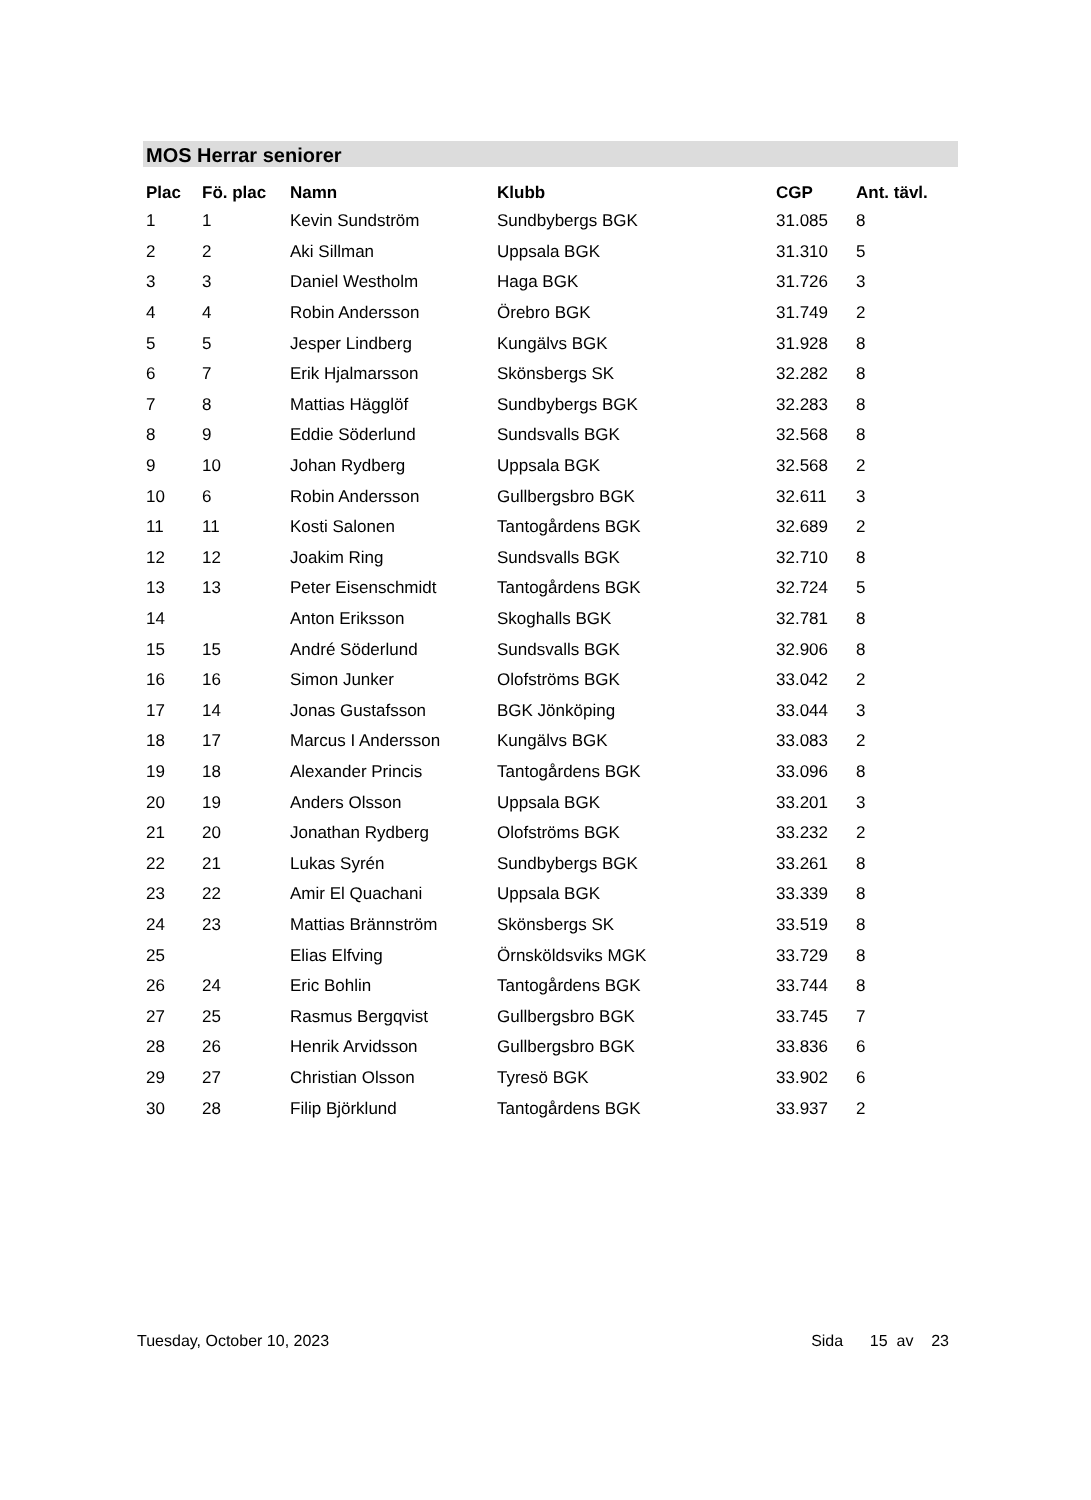MOS Herrar seniorer
| Plac | Fö. plac | Namn | Klubb | CGP | Ant. tävl. |
| --- | --- | --- | --- | --- | --- |
| 1 | 1 | Kevin Sundström | Sundbybergs BGK | 31.085 | 8 |
| 2 | 2 | Aki Sillman | Uppsala BGK | 31.310 | 5 |
| 3 | 3 | Daniel Westholm | Haga BGK | 31.726 | 3 |
| 4 | 4 | Robin Andersson | Örebro BGK | 31.749 | 2 |
| 5 | 5 | Jesper Lindberg | Kungälvs BGK | 31.928 | 8 |
| 6 | 7 | Erik Hjalmarsson | Skönsbergs SK | 32.282 | 8 |
| 7 | 8 | Mattias Hägglöf | Sundbybergs BGK | 32.283 | 8 |
| 8 | 9 | Eddie Söderlund | Sundsvalls BGK | 32.568 | 8 |
| 9 | 10 | Johan Rydberg | Uppsala BGK | 32.568 | 2 |
| 10 | 6 | Robin Andersson | Gullbergsbro BGK | 32.611 | 3 |
| 11 | 11 | Kosti Salonen | Tantogårdens BGK | 32.689 | 2 |
| 12 | 12 | Joakim Ring | Sundsvalls BGK | 32.710 | 8 |
| 13 | 13 | Peter Eisenschmidt | Tantogårdens BGK | 32.724 | 5 |
| 14 | | Anton Eriksson | Skoghalls BGK | 32.781 | 8 |
| 15 | 15 | André Söderlund | Sundsvalls BGK | 32.906 | 8 |
| 16 | 16 | Simon Junker | Olofströms BGK | 33.042 | 2 |
| 17 | 14 | Jonas Gustafsson | BGK Jönköping | 33.044 | 3 |
| 18 | 17 | Marcus I Andersson | Kungälvs BGK | 33.083 | 2 |
| 19 | 18 | Alexander Princis | Tantogårdens BGK | 33.096 | 8 |
| 20 | 19 | Anders Olsson | Uppsala BGK | 33.201 | 3 |
| 21 | 20 | Jonathan Rydberg | Olofströms BGK | 33.232 | 2 |
| 22 | 21 | Lukas Syrén | Sundbybergs BGK | 33.261 | 8 |
| 23 | 22 | Amir El Quachani | Uppsala BGK | 33.339 | 8 |
| 24 | 23 | Mattias Brännström | Skönsbergs SK | 33.519 | 8 |
| 25 | | Elias Elfving | Örnsköldsviks MGK | 33.729 | 8 |
| 26 | 24 | Eric Bohlin | Tantogårdens BGK | 33.744 | 8 |
| 27 | 25 | Rasmus Bergqvist | Gullbergsbro BGK | 33.745 | 7 |
| 28 | 26 | Henrik Arvidsson | Gullbergsbro BGK | 33.836 | 6 |
| 29 | 27 | Christian Olsson | Tyresö BGK | 33.902 | 6 |
| 30 | 28 | Filip Björklund | Tantogårdens BGK | 33.937 | 2 |
Tuesday, October 10, 2023 Sida 15 av 23